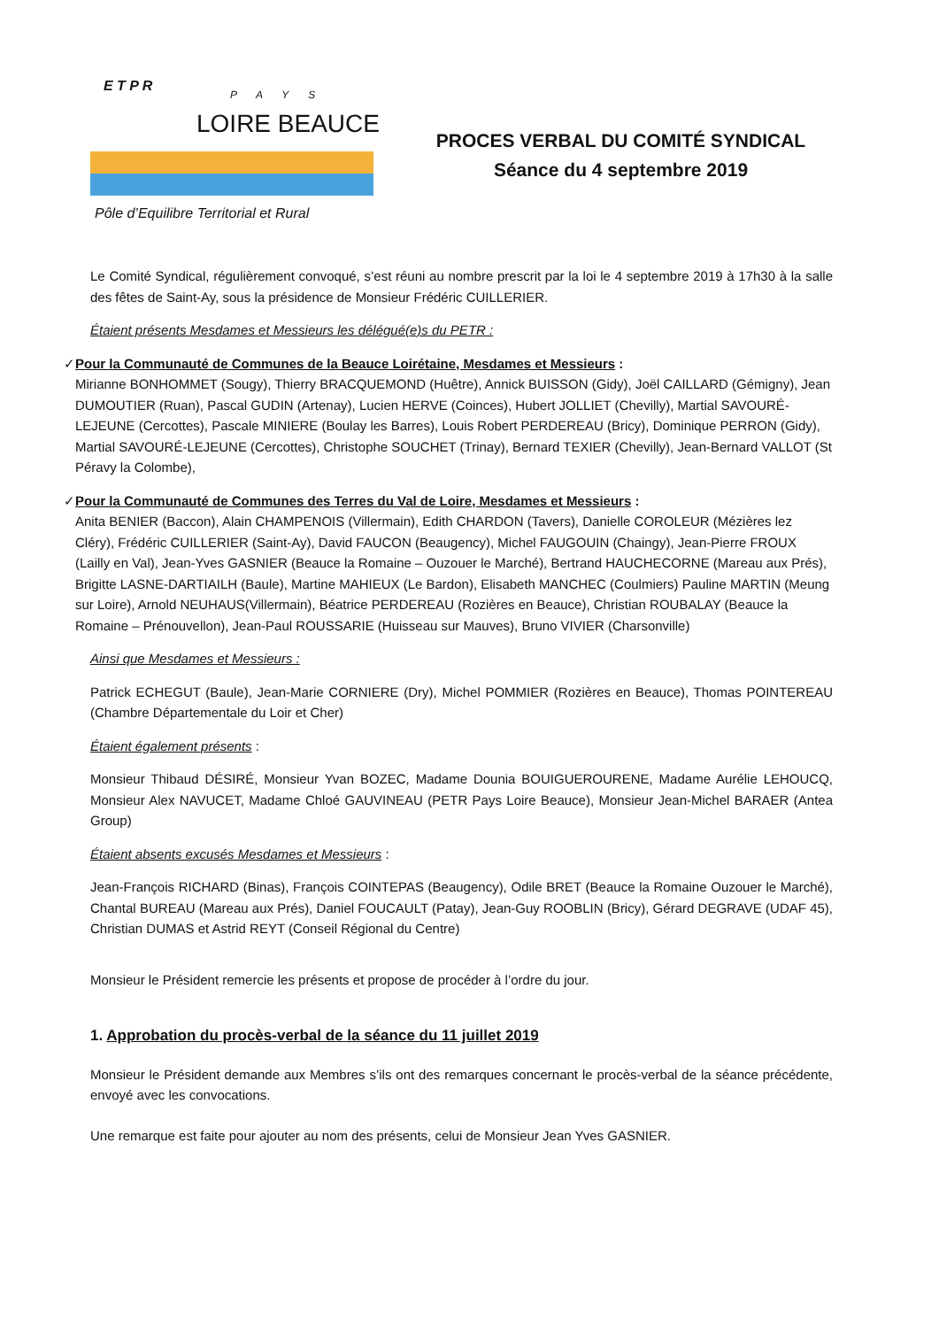E T P R
PAYS
LOIRE BEAUCE
Pôle d’Equilibre Territorial et Rural
PROCES VERBAL DU COMITÉ SYNDICAL
Séance du 4 septembre 2019
Le Comité Syndical, régulièrement convoqué, s’est réuni au nombre prescrit par la loi le 4 septembre 2019 à 17h30 à la salle des fêtes de Saint-Ay, sous la présidence de Monsieur Frédéric CUILLERIER.
Étaient présents Mesdames et Messieurs les délégué(e)s du PETR :
✓ Pour la Communauté de Communes de la Beauce Loirétaine, Mesdames et Messieurs :
Mirianne BONHOMMET (Sougy), Thierry BRACQUEMOND (Huêtre), Annick BUISSON (Gidy), Joël CAILLARD (Gémigny), Jean DUMOUTIER (Ruan), Pascal GUDIN (Artenay), Lucien HERVE (Coinces), Hubert JOLLIET (Chevilly), Martial SAVOURÉ-LEJEUNE (Cercottes), Pascale MINIERE (Boulay les Barres), Louis Robert PERDEREAU (Bricy), Dominique PERRON (Gidy), Martial SAVOURÉ-LEJEUNE (Cercottes), Christophe SOUCHET (Trinay), Bernard TEXIER (Chevilly), Jean-Bernard VALLOT (St Péravy la Colombe),
✓ Pour la Communauté de Communes des Terres du Val de Loire, Mesdames et Messieurs :
Anita BENIER (Baccon), Alain CHAMPENOIS (Villermain), Edith CHARDON (Tavers), Danielle COROLEUR (Mézières lez Cléry), Frédéric CUILLERIER (Saint-Ay), David FAUCON (Beaugency), Michel FAUGOUIN (Chaingy), Jean-Pierre FROUX (Lailly en Val), Jean-Yves GASNIER (Beauce la Romaine – Ouzouer le Marché), Bertrand HAUCHECORNE (Mareau aux Prés), Brigitte LASNE-DARTIAILH (Baule), Martine MAHIEUX (Le Bardon), Elisabeth MANCHEC (Coulmiers) Pauline MARTIN (Meung sur Loire), Arnold NEUHAUS(Villermain), Béatrice PERDEREAU (Rozières en Beauce), Christian ROUBALAY (Beauce la Romaine – Prénouvellon), Jean-Paul ROUSSARIE (Huisseau sur Mauves), Bruno VIVIER (Charsonville)
Ainsi que Mesdames et Messieurs :
Patrick ECHEGUT (Baule), Jean-Marie CORNIERE (Dry), Michel POMMIER (Rozières en Beauce), Thomas POINTEREAU (Chambre Départementale du Loir et Cher)
Étaient également présents :
Monsieur Thibaud DÉSIRÉ, Monsieur Yvan BOZEC, Madame Dounia BOUIGUEROURENE, Madame Aurélie LEHOUCQ, Monsieur Alex NAVUCET, Madame Chloé GAUVINEAU (PETR Pays Loire Beauce), Monsieur Jean-Michel BARAER (Antea Group)
Étaient absents excusés Mesdames et Messieurs :
Jean-François RICHARD (Binas), François COINTEPAS (Beaugency), Odile BRET (Beauce la Romaine Ouzouer le Marché), Chantal BUREAU (Mareau aux Prés), Daniel FOUCAULT (Patay), Jean-Guy ROOBLIN (Bricy), Gérard DEGRAVE (UDAF 45), Christian DUMAS et Astrid REYT (Conseil Régional du Centre)
Monsieur le Président remercie les présents et propose de procéder à l’ordre du jour.
1. Approbation du procès-verbal de la séance du 11 juillet 2019
Monsieur le Président demande aux Membres s’ils ont des remarques concernant le procès-verbal de la séance précédente, envoyé avec les convocations.
Une remarque est faite pour ajouter au nom des présents, celui de Monsieur Jean Yves GASNIER.